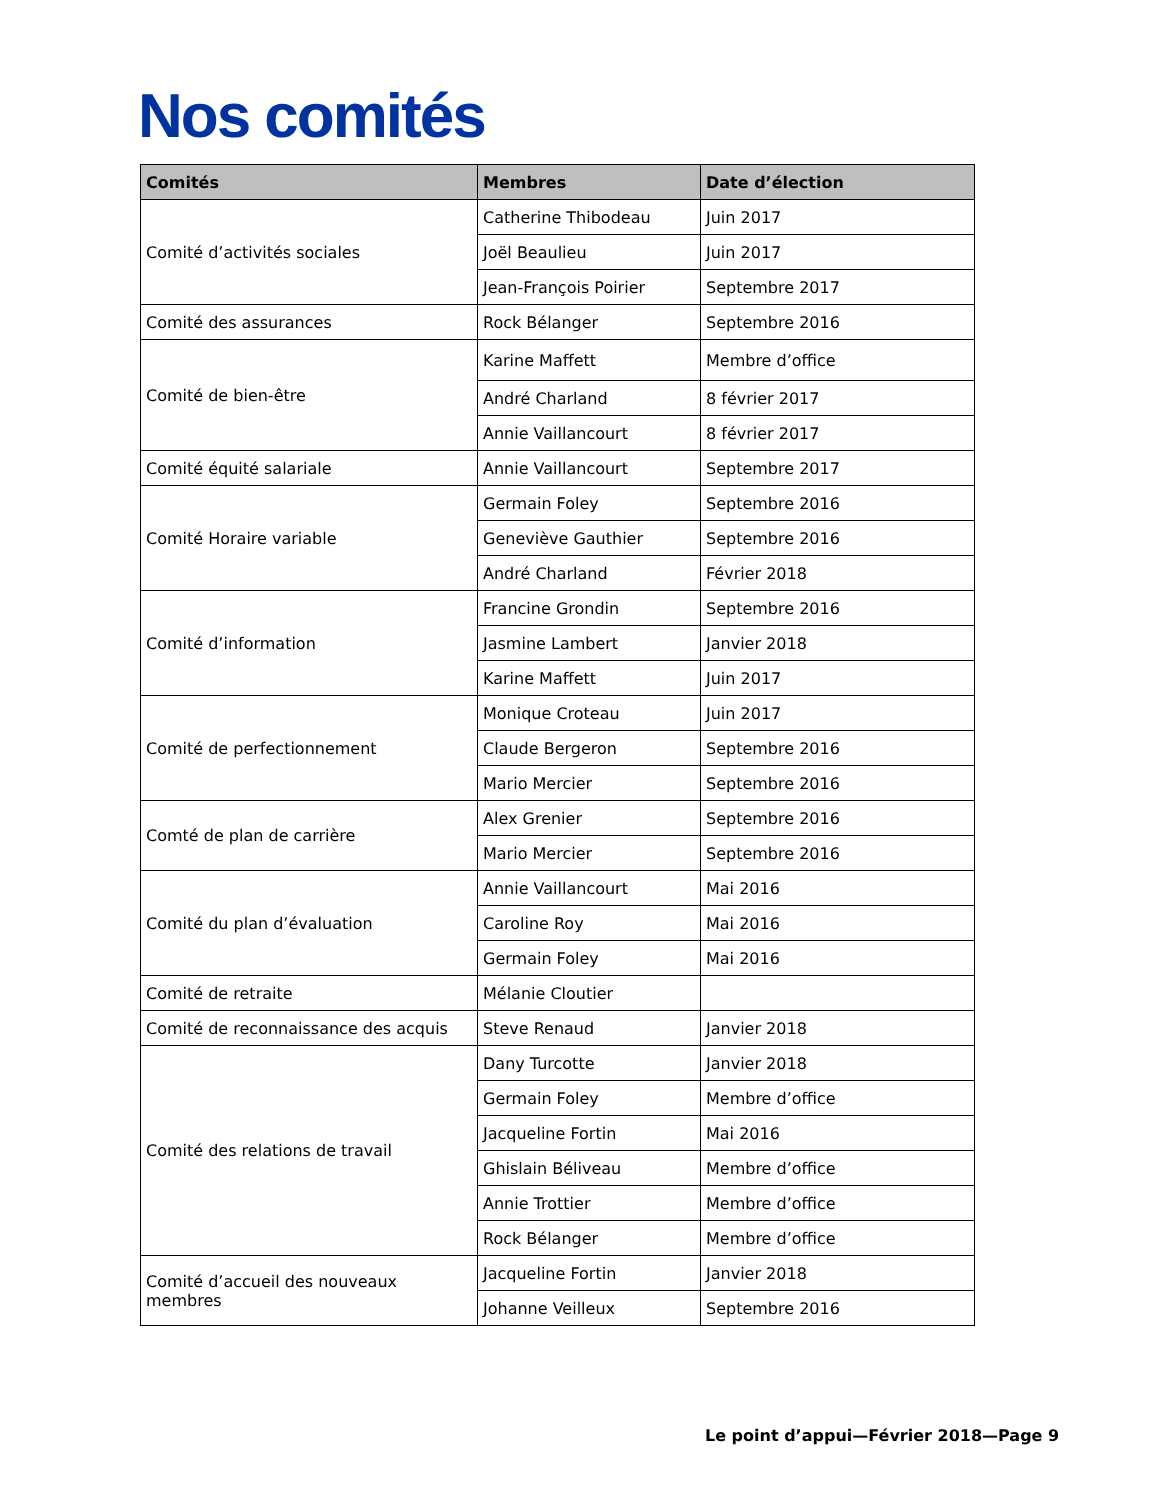Nos comités
| Comités | Membres | Date d’élection |
| --- | --- | --- |
| Comité d’activités sociales | Catherine Thibodeau | Juin 2017 |
| | Joël Beaulieu | Juin 2017 |
| | Jean-François Poirier | Septembre 2017 |
| Comité des assurances | Rock Bélanger | Septembre 2016 |
| Comité de bien-être | Karine Maffett | Membre d’office |
| | André Charland | 8 février 2017 |
| | Annie Vaillancourt | 8 février 2017 |
| Comité équité salariale | Annie Vaillancourt | Septembre 2017 |
| Comité Horaire variable | Germain Foley | Septembre 2016 |
| | Geneviève Gauthier | Septembre 2016 |
| | André Charland | Février 2018 |
| Comité d’information | Francine Grondin | Septembre 2016 |
| | Jasmine Lambert | Janvier 2018 |
| | Karine Maffett | Juin 2017 |
| Comité de perfectionnement | Monique Croteau | Juin 2017 |
| | Claude Bergeron | Septembre 2016 |
| | Mario Mercier | Septembre 2016 |
| Comté de plan de carrière | Alex Grenier | Septembre 2016 |
| | Mario Mercier | Septembre 2016 |
| Comité du plan d’évaluation | Annie Vaillancourt | Mai 2016 |
| | Caroline Roy | Mai 2016 |
| | Germain Foley | Mai 2016 |
| Comité de retraite | Mélanie Cloutier | |
| Comité de reconnaissance des acquis | Steve Renaud | Janvier 2018 |
| Comité des relations de travail | Dany Turcotte | Janvier 2018 |
| | Germain Foley | Membre d’office |
| | Jacqueline Fortin | Mai 2016 |
| | Ghislain Béliveau | Membre d’office |
| | Annie Trottier | Membre d’office |
| | Rock Bélanger | Membre d’office |
| Comité d’accueil des nouveaux membres | Jacqueline Fortin | Janvier 2018 |
| | Johanne Veilleux | Septembre 2016 |
Le point d’appui—Février 2018—Page 9